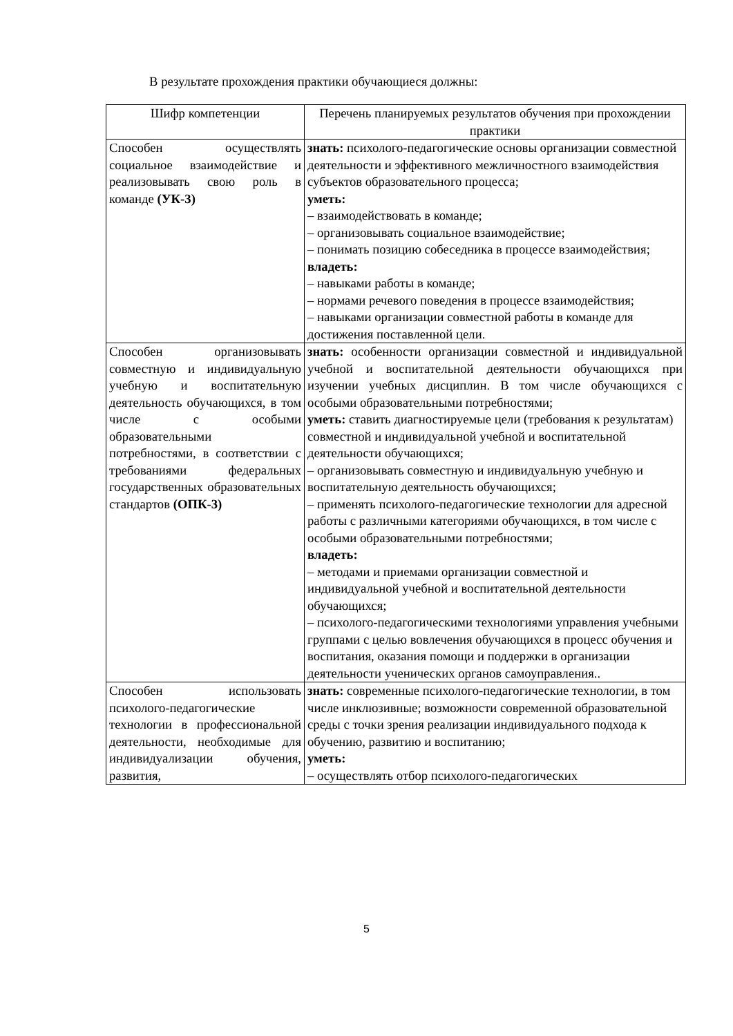В результате прохождения практики обучающиеся должны:
| Шифр компетенции | Перечень планируемых результатов обучения при прохождении практики |
| --- | --- |
| Способен осуществлять социальное взаимодействие и реализовывать свою роль в команде (УК-3) | знать: психолого-педагогические основы организации совместной деятельности и эффективного межличностного взаимодействия субъектов образовательного процесса; уметь: – взаимодействовать в команде; – организовывать социальное взаимодействие; – понимать позицию собеседника в процессе взаимодействия; владеть: – навыками работы в команде; – нормами речевого поведения в процессе взаимодействия; – навыками организации совместной работы в команде для достижения поставленной цели. |
| Способен организовывать совместную и индивидуальную учебную и воспитательную деятельность обучающихся, в том числе с особыми образовательными потребностями, в соответствии с требованиями федеральных государственных образовательных стандартов (ОПК-3) | знать: особенности организации совместной и индивидуальной учебной и воспитательной деятельности обучающихся при изучении учебных дисциплин. В том числе обучающихся с особыми образовательными потребностями; уметь: ставить диагностируемые цели (требования к результатам) совместной и индивидуальной учебной и воспитательной деятельности обучающихся; – организовывать совместную и индивидуальную учебную и воспитательную деятельность обучающихся; – применять психолого-педагогические технологии для адресной работы с различными категориями обучающихся, в том числе с особыми образовательными потребностями; владеть: – методами и приемами организации совместной и индивидуальной учебной и воспитательной деятельности обучающихся; – психолого-педагогическими технологиями управления учебными группами с целью вовлечения обучающихся в процесс обучения и воспитания, оказания помощи и поддержки в организации деятельности ученических органов самоуправления.. |
| Способен использовать психолого-педагогические технологии в профессиональной деятельности, необходимые для индивидуализации обучения, развития, | знать: современные психолого-педагогические технологии, в том числе инклюзивные; возможности современной образовательной среды с точки зрения реализации индивидуального подхода к обучению, развитию и воспитанию; уметь: – осуществлять отбор психолого-педагогических |
5